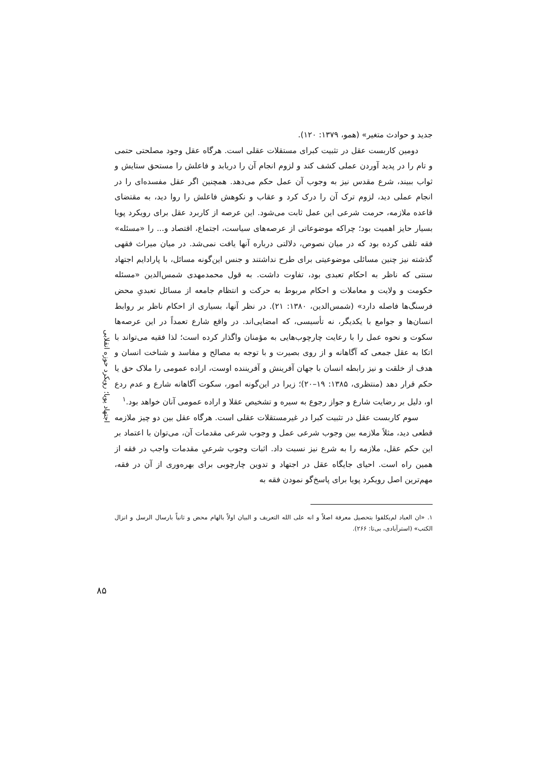اجتهاد پویا؛ رویکرد حوزه انقلابی
جدید و حوادث متغیر» (همو، ۱۳۷۹: ۱۲۰).
دومین کاربست عقل در تثبیت کبرای مستقلات عقلی است. هرگاه عقل وجود مصلحتی حتمی و تام را در پدید آوردن عملی کشف کند و لزوم انجام آن را دریابد و فاعلش را مستحق ستایش و ثواب ببیند، شرع مقدس نیز به وجوب آن عمل حکم می‌دهد. همچنین اگر عقل مفسده‌ای را در انجام عملی دید، لزوم ترک آن را درک کرد و عقاب و نکوهش فاعلش را روا دید، به مقتضای قاعده ملازمه، حرمت شرعی این عمل ثابت می‌شود. این عرصه از کاربرد عقل برای رویکرد پویا بسیار حایز اهمیت بود؛ چراکه موضوعاتی از عرصه‌های سیاست، اجتماع، اقتصاد و... را «مسئله» فقه تلقی کرده بود که در میان نصوص، دلالتی درباره آنها یافت نمی‌شد. در میان میراث فقهی گذشته نیز چنین مسائلی موضوعیتی برای طرح نداشتند و جنس این‌گونه مسائل، با پارادایم اجتهاد سنتی که ناظر به احکام تعبدی بود، تفاوت داشت. به قول محمدمهدی شمس‌الدین «مسئله حکومت و ولایت و معاملات و احکام مربوط به حرکت و انتظام جامعه از مسائل تعبدیِ محض فرسنگ‌ها فاصله دارد» (شمس‌الدین، ۱۳۸۰: ۲۱). در نظر آنها، بسیاری از احکام ناظر بر روابط انسان‌ها و جوامع با یکدیگر، نه تأسیسی، که امضایی‌اند. در واقع شارع تعمداً در این عرصه‌ها سکوت و نحوه عمل را با رعایت چارچوب‌هایی به مؤمنان واگذار کرده است؛ لذا فقیه می‌تواند با اتکا به عقل جمعی که آگاهانه و از روی بصیرت و با توجه به مصالح و مفاسد و شناخت انسان و هدف از خلقت و نیز رابطه انسان با جهان آفرینش و آفریننده اوست، اراده عمومی را ملاک حق یا حکم قرار دهد (منتظری، ۱۳۸۵: ۱۹–۲۰)؛ زیرا در این‌گونه امور، سکوت آگاهانه شارع و عدم ردع او، دلیل بر رضایت شارع و جواز رجوع به سیره و تشخیص عقلا و اراده عمومی آنان خواهد بود.<sup>۱</sup>
سوم کاربست عقل در تثبیت کبرا در غیرمستقلات عقلی است. هرگاه عقل بین دو چیز ملازمه قطعی دید، مثلاً ملازمه بین وجوب شرعی عمل و وجوب شرعی مقدمات آن، می‌توان با اعتماد بر این حکم عقل، ملازمه را به شرع نیز نسبت داد. اثبات وجوب شرعیِ مقدمات واجب در فقه از همین راه است. احیای جایگاه عقل در اجتهاد و تدوین چارچوبی برای بهره‌وری از آن در فقه، مهم‌ترین اصل رویکرد پویا برای پاسخ‌گو نمودن فقه به
۱. «ان العباد لم‌یکلفوا بتحصیل معرفة اصلاً و انه علی الله التعریف و البیان اولاً بالهام محض و ثانیاً بارسال الرسل و انزال الکتب» (استرآبادی، بی‌تا: ۲۶۶).
۸۵